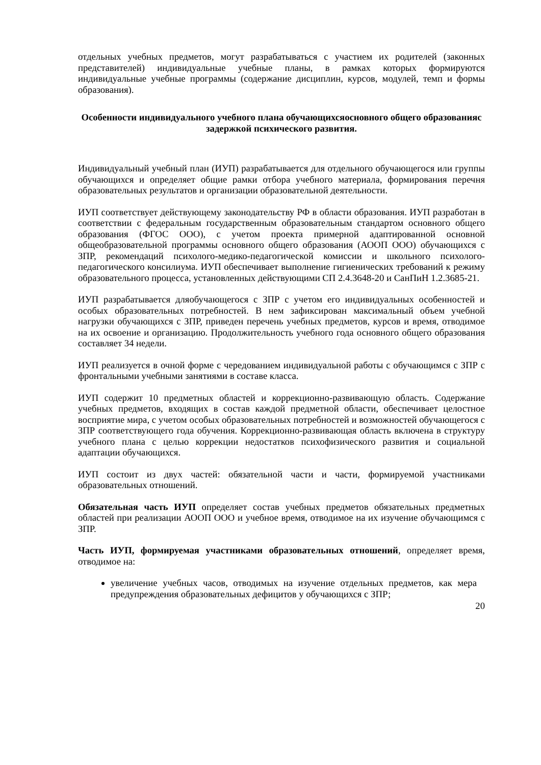отдельных учебных предметов, могут разрабатываться с участием их родителей (законных представителей) индивидуальные учебные планы, в рамках которых формируются индивидуальные учебные программы (содержание дисциплин, курсов, модулей, темп и формы образования).
Особенности индивидуального учебного плана обучающихсяосновного общего образованияс задержкой психического развития.
Индивидуальный учебный план (ИУП) разрабатывается для отдельного обучающегося или группы обучающихся и определяет общие рамки отбора учебного материала, формирования перечня образовательных результатов и организации образовательной деятельности.
ИУП соответствует действующему законодательству РФ в области образования. ИУП разработан в соответствии с федеральным государственным образовательным стандартом основного общего образования (ФГОС ООО), с учетом проекта примерной адаптированной основной общеобразовательной программы основного общего образования (АООП ООО) обучающихся с ЗПР, рекомендаций психолого-медико-педагогической комиссии и школьного психолого-педагогического консилиума. ИУП обеспечивает выполнение гигиенических требований к режиму образовательного процесса, установленных действующими СП 2.4.3648-20 и СанПиН 1.2.3685-21.
ИУП разрабатывается дляобучающегося с ЗПР с учетом его индивидуальных особенностей и особых образовательных потребностей. В нем зафиксирован максимальный объем учебной нагрузки обучающихся с ЗПР, приведен перечень учебных предметов, курсов и время, отводимое на их освоение и организацию. Продолжительность учебного года основного общего образования составляет 34 недели.
ИУП реализуется в очной форме с чередованием индивидуальной работы с обучающимся с ЗПР с фронтальными учебными занятиями в составе класса.
ИУП содержит 10 предметных областей и коррекционно-развивающую область. Содержание учебных предметов, входящих в состав каждой предметной области, обеспечивает целостное восприятие мира, с учетом особых образовательных потребностей и возможностей обучающегося с ЗПР соответствующего года обучения. Коррекционно-развивающая область включена в структуру учебного плана с целью коррекции недостатков психофизического развития и социальной адаптации обучающихся.
ИУП состоит из двух частей: обязательной части и части, формируемой участниками образовательных отношений.
Обязательная часть ИУП определяет состав учебных предметов обязательных предметных областей при реализации АООП ООО и учебное время, отводимое на их изучение обучающимся с ЗПР.
Часть ИУП, формируемая участниками образовательных отношений, определяет время, отводимое на:
увеличение учебных часов, отводимых на изучение отдельных предметов, как мера предупреждения образовательных дефицитов у обучающихся с ЗПР;
20